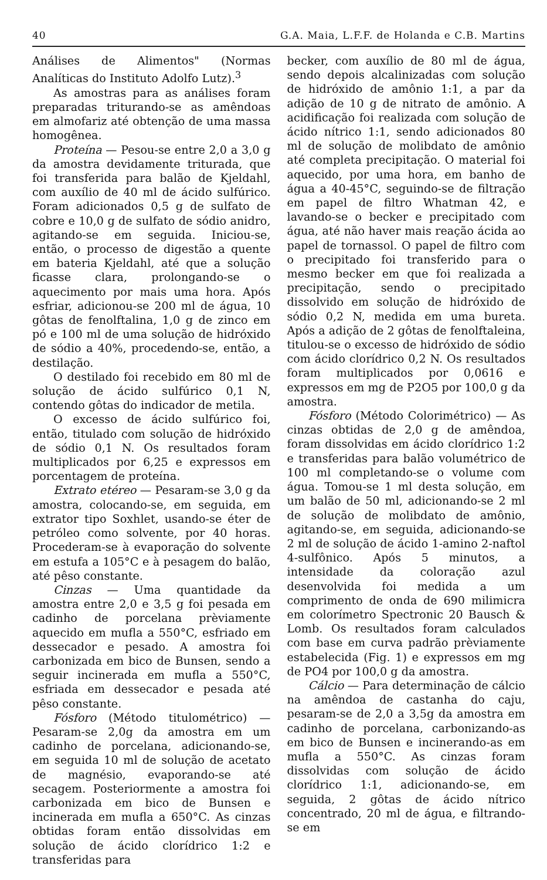40 G.A. Maia, L.F.F. de Holanda e C.B. Martins
Análises de Alimentos" (Normas Analíticas do Instituto Adolfo Lutz).<sup>3</sup>
As amostras para as análises foram preparadas triturando-se as amêndoas em almofariz até obtenção de uma massa homogênea.
Proteína — Pesou-se entre 2,0 a 3,0 g da amostra devidamente triturada, que foi transferida para balão de Kjeldahl, com auxílio de 40 ml de ácido sulfúrico. Foram adicionados 0,5 g de sulfato de cobre e 10,0 g de sulfato de sódio anidro, agitando-se em seguida. Iniciou-se, então, o processo de digestão a quente em bateria Kjeldahl, até que a solução ficasse clara, prolongando-se o aquecimento por mais uma hora. Após esfriar, adicionou-se 200 ml de água, 10 gôtas de fenolftalina, 1,0 g de zinco em pó e 100 ml de uma solução de hidróxido de sódio a 40%, procedendo-se, então, a destilação.
O destilado foi recebido em 80 ml de solução de ácido sulfúrico 0,1 N, contendo gôtas do indicador de metila.
O excesso de ácido sulfúrico foi, então, titulado com solução de hidróxido de sódio 0,1 N. Os resultados foram multiplicados por 6,25 e expressos em porcentagem de proteína.
Extrato etéreo — Pesaram-se 3,0 g da amostra, colocando-se, em seguida, em extrator tipo Soxhlet, usando-se éter de petróleo como solvente, por 40 horas. Procederam-se à evaporação do solvente em estufa a 105°C e à pesagem do balão, até pêso constante.
Cinzas — Uma quantidade da amostra entre 2,0 e 3,5 g foi pesada em cadinho de porcelana prèviamente aquecido em mufla a 550°C, esfriado em dessecador e pesado. A amostra foi carbonizada em bico de Bunsen, sendo a seguir incinerada em mufla a 550°C, esfriada em dessecador e pesada até pêso constante.
Fósforo (Método titulométrico) — Pesaram-se 2,0g da amostra em um cadinho de porcelana, adicionando-se, em seguida 10 ml de solução de acetato de magnésio, evaporando-se até secagem. Posteriormente a amostra foi carbonizada em bico de Bunsen e incinerada em mufla a 650°C. As cinzas obtidas foram então dissolvidas em solução de ácido clorídrico 1:2 e transferidas para
becker, com auxílio de 80 ml de água, sendo depois alcalinizadas com solução de hidróxido de amônio 1:1, a par da adição de 10 g de nitrato de amônio. A acidificação foi realizada com solução de ácido nítrico 1:1, sendo adicionados 80 ml de solução de molibdato de amônio até completa precipitação. O material foi aquecido, por uma hora, em banho de água a 40-45°C, seguindo-se de filtração em papel de filtro Whatman 42, e lavando-se o becker e precipitado com água, até não haver mais reação ácida ao papel de tornassol. O papel de filtro com o precipitado foi transferido para o mesmo becker em que foi realizada a precipitação, sendo o precipitado dissolvido em solução de hidróxido de sódio 0,2 N, medida em uma bureta. Após a adição de 2 gôtas de fenolftaleina, titulou-se o excesso de hidróxido de sódio com ácido clorídrico 0,2 N. Os resultados foram multiplicados por 0,0616 e expressos em mg de P2O5 por 100,0 g da amostra.
Fósforo (Método Colorimétrico) — As cinzas obtidas de 2,0 g de amêndoa, foram dissolvidas em ácido clorídrico 1:2 e transferidas para balão volumétrico de 100 ml completando-se o volume com água. Tomou-se 1 ml desta solução, em um balão de 50 ml, adicionando-se 2 ml de solução de molibdato de amônio, agitando-se, em seguida, adicionando-se 2 ml de solução de ácido 1-amino 2-naftol 4-sulfônico. Após 5 minutos, a intensidade da coloração azul desenvolvida foi medida a um comprimento de onda de 690 milimicra em colorímetro Spectronic 20 Bausch & Lomb. Os resultados foram calculados com base em curva padrão prèviamente estabelecida (Fig. 1) e expressos em mg de PO4 por 100,0 g da amostra.
Cálcio — Para determinação de cálcio na amêndoa de castanha do caju, pesaram-se de 2,0 a 3,5g da amostra em cadinho de porcelana, carbonizando-as em bico de Bunsen e incinerando-as em mufla a 550°C. As cinzas foram dissolvidas com solução de ácido clorídrico 1:1, adicionando-se, em seguida, 2 gôtas de ácido nítrico concentrado, 20 ml de água, e filtrando-se em